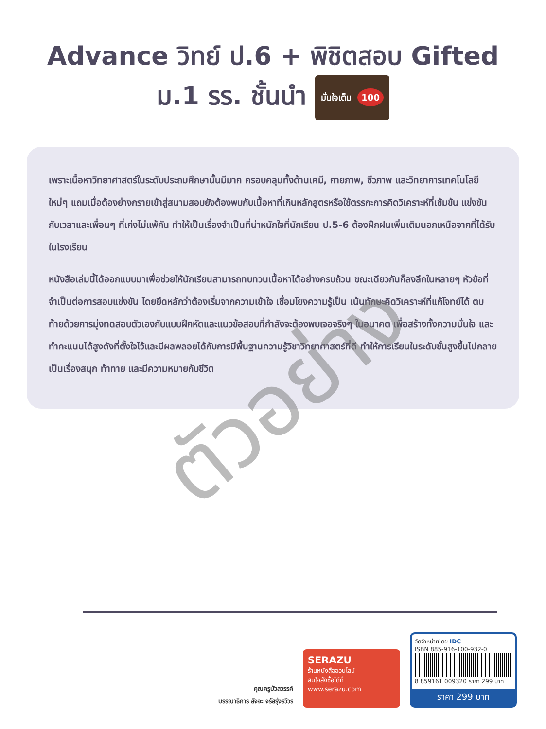Advance วิทย์ ป.6 + พิชิตสอบ Gifted
ม.1 รร. ชั้นนำ มั่นใจเต็ม 100
เพราะเนื้อหาวิทยาศาสตร์ในระดับประถมศึกษานั้นมีมาก ครอบคลุมทั้งด้านเคมี, กายภาพ, ชีวภาพ และวิทยาการเทคโนโลยีใหม่ๆ แถมเมื่อต้องย่างกรายเข้าสู่สนามสอบยังต้องพบกับเนื้อหาที่เกินหลักสูตรหรือใช้ตรรกะการคิดวิเคราะห์ที่เข้มข้น แข่งขันกับเวลาและเพื่อนๆ ที่เก่งไม่แพ้กัน ทำให้เป็นเรื่องจำเป็นที่น่าหนักใจที่นักเรียน ป.5-6 ต้องฝึกฝนเพิ่มเติมนอกเหนือจากที่ได้รับในโรงเรียน
หนังสือเล่มนี้ได้ออกแบบมาเพื่อช่วยให้นักเรียนสามารถทบทวนเนื้อหาได้อย่างครบถ้วน ขณะเดียวกันก็ลงลึกในหลายๆ หัวข้อที่จำเป็นต่อการสอบแข่งขัน โดยยึดหลักว่าต้องเริ่มจากความเข้าใจ เชื่อมโยงความรู้เป็น เน้นทักษะคิดวิเคราะห์ที่แก้โจทย์ได้ ตบท้ายด้วยการมุ่งทดสอบตัวเองกับแบบฝึกหัดและแนวข้อสอบที่กำลังจะต้องพบเจอจริงๆ ในอนาคต เพื่อสร้างทั้งความมั่นใจ และทำคะแนนได้สูงดังที่ตั้งใจไว้และมีผลพลอยได้กับการมีพื้นฐานความรู้วิชาวิทยาศาสตร์ที่ดี ทำให้การเรียนในระดับชั้นสูงขึ้นไปกลายเป็นเรื่องสนุก ท้าทาย และมีความหมายกับชีวิต
ตัวอย่าง
คุณครูบัวสวรรค์
บรรณาธิการ สัจจะ จรัสรุ่งรวีวร
SERAZU
ร้านหนังสือออนไลน์
สนใจสั่งซื้อได้ที่
www.serazu.com
จัดจำหน่ายโดย IDC
ISBN 885-916-100-932-0
8 859161 009320 ราคา 299 บาท
ราคา 299 บาท